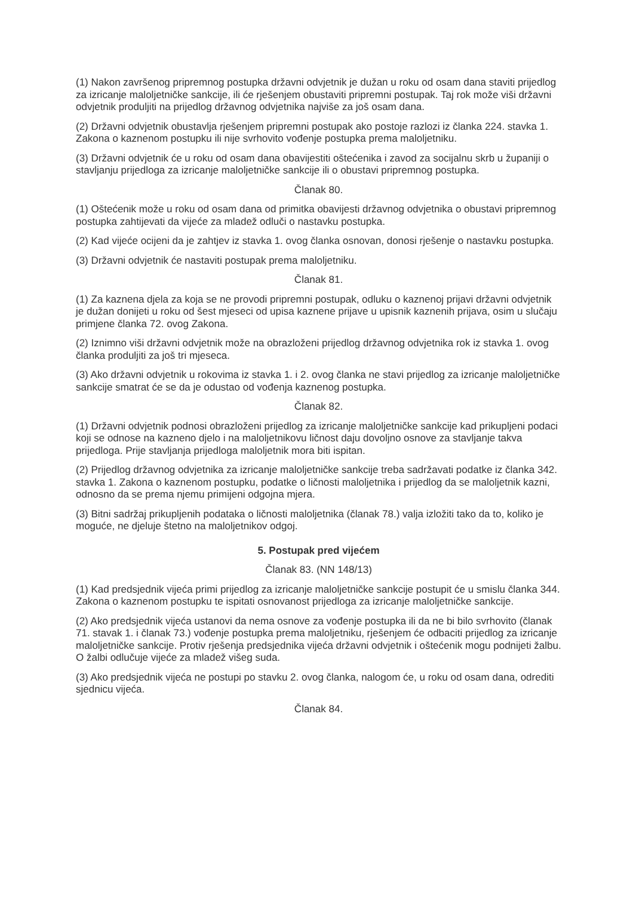(1) Nakon završenog pripremnog postupka državni odvjetnik je dužan u roku od osam dana staviti prijedlog za izricanje maloljetničke sankcije, ili će rješenjem obustaviti pripremni postupak. Taj rok može viši državni odvjetnik produljiti na prijedlog državnog odvjetnika najviše za još osam dana.
(2) Državni odvjetnik obustavlja rješenjem pripremni postupak ako postoje razlozi iz članka 224. stavka 1. Zakona o kaznenom postupku ili nije svrhovito vođenje postupka prema maloljetniku.
(3) Državni odvjetnik će u roku od osam dana obavijestiti oštećenika i zavod za socijalnu skrb u županiji o stavljanju prijedloga za izricanje maloljetničke sankcije ili o obustavi pripremnog postupka.
Članak 80.
(1) Oštećenik može u roku od osam dana od primitka obavijesti državnog odvjetnika o obustavi pripremnog postupka zahtijevati da vijeće za mladež odluči o nastavku postupka.
(2) Kad vijeće ocijeni da je zahtjev iz stavka 1. ovog članka osnovan, donosi rješenje o nastavku postupka.
(3) Državni odvjetnik će nastaviti postupak prema maloljetniku.
Članak 81.
(1) Za kaznena djela za koja se ne provodi pripremni postupak, odluku o kaznenoj prijavi državni odvjetnik je dužan donijeti u roku od šest mjeseci od upisa kaznene prijave u upisnik kaznenih prijava, osim u slučaju primjene članka 72. ovog Zakona.
(2) Iznimno viši državni odvjetnik može na obrazloženi prijedlog državnog odvjetnika rok iz stavka 1. ovog članka produljiti za još tri mjeseca.
(3) Ako državni odvjetnik u rokovima iz stavka 1. i 2. ovog članka ne stavi prijedlog za izricanje maloljetničke sankcije smatrat će se da je odustao od vođenja kaznenog postupka.
Članak 82.
(1) Državni odvjetnik podnosi obrazloženi prijedlog za izricanje maloljetničke sankcije kad prikupljeni podaci koji se odnose na kazneno djelo i na maloljetnikovu ličnost daju dovoljno osnove za stavljanje takva prijedloga. Prije stavljanja prijedloga maloljetnik mora biti ispitan.
(2) Prijedlog državnog odvjetnika za izricanje maloljetničke sankcije treba sadržavati podatke iz članka 342. stavka 1. Zakona o kaznenom postupku, podatke o ličnosti maloljetnika i prijedlog da se maloljetnik kazni, odnosno da se prema njemu primijeni odgojna mjera.
(3) Bitni sadržaj prikupljenih podataka o ličnosti maloljetnika (članak 78.) valja izložiti tako da to, koliko je moguće, ne djeluje štetno na maloljetnikov odgoj.
5. Postupak pred vijećem
Članak 83. (NN 148/13)
(1) Kad predsjednik vijeća primi prijedlog za izricanje maloljetničke sankcije postupit će u smislu članka 344. Zakona o kaznenom postupku te ispitati osnovanost prijedloga za izricanje maloljetničke sankcije.
(2) Ako predsjednik vijeća ustanovi da nema osnove za vođenje postupka ili da ne bi bilo svrhovito (članak 71. stavak 1. i članak 73.) vođenje postupka prema maloljetniku, rješenjem će odbaciti prijedlog za izricanje maloljetničke sankcije. Protiv rješenja predsjednika vijeća državni odvjetnik i oštećenik mogu podnijeti žalbu. O žalbi odlučuje vijeće za mladež višeg suda.
(3) Ako predsjednik vijeća ne postupi po stavku 2. ovog članka, nalogom će, u roku od osam dana, odrediti sjednicu vijeća.
Članak 84.